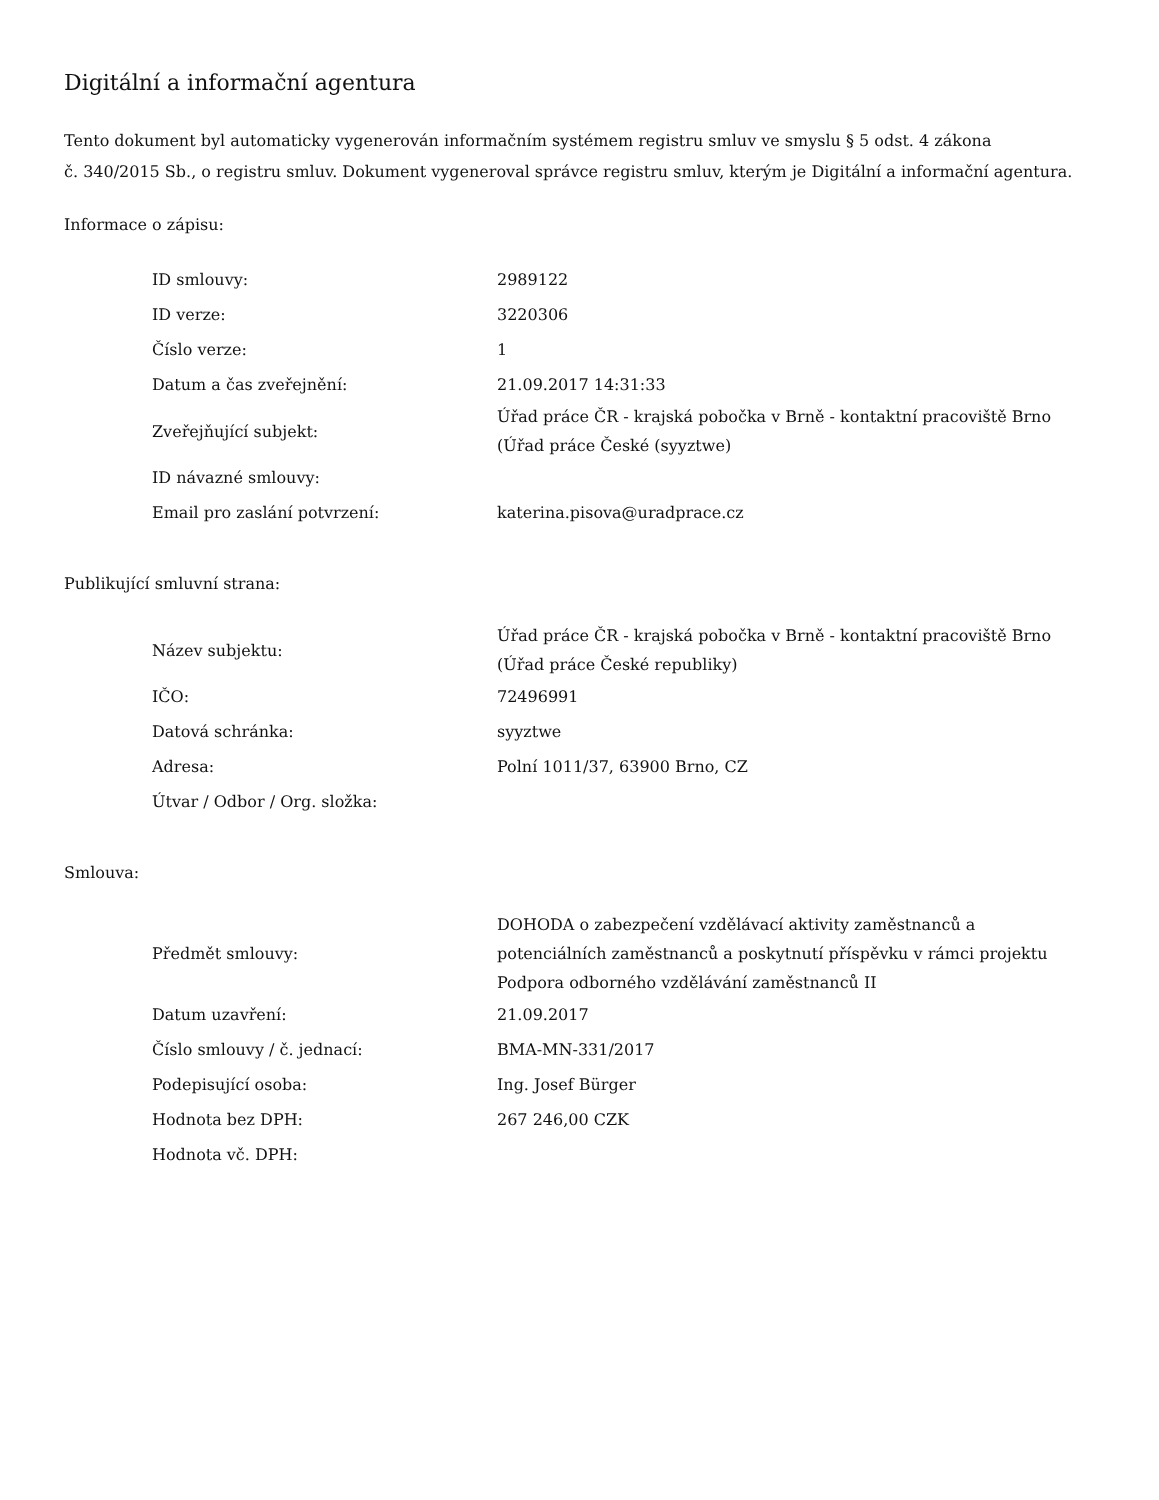Digitální a informační agentura
Tento dokument byl automaticky vygenerován informačním systémem registru smluv ve smyslu § 5 odst. 4 zákona
č. 340/2015 Sb., o registru smluv. Dokument vygeneroval správce registru smluv, kterým je Digitální a informační agentura.
Informace o zápisu:
| ID smlouvy: | 2989122 |
| ID verze: | 3220306 |
| Číslo verze: | 1 |
| Datum a čas zveřejnění: | 21.09.2017 14:31:33 |
| Zveřejňující subjekt: | Úřad práce ČR - krajská pobočka v Brně - kontaktní pracoviště Brno (Úřad práce České (syyztwe) |
| ID návazné smlouvy: | |
| Email pro zaslání potvrzení: | katerina.pisova@uradprace.cz |
Publikující smluvní strana:
| Název subjektu: | Úřad práce ČR - krajská pobočka v Brně - kontaktní pracoviště Brno (Úřad práce České republiky) |
| IČO: | 72496991 |
| Datová schránka: | syyztwe |
| Adresa: | Polní 1011/37, 63900 Brno, CZ |
| Útvar / Odbor / Org. složka: | |
Smlouva:
| Předmět smlouvy: | DOHODA o zabezpečení vzdělávací aktivity zaměstnanců a potenciálních zaměstnanců a poskytnutí příspěvku v rámci projektu Podpora odborného vzdělávání zaměstnanců II |
| Datum uzavření: | 21.09.2017 |
| Číslo smlouvy / č. jednací: | BMA-MN-331/2017 |
| Podepisující osoba: | Ing. Josef Bürger |
| Hodnota bez DPH: | 267 246,00 CZK |
| Hodnota vč. DPH: | |